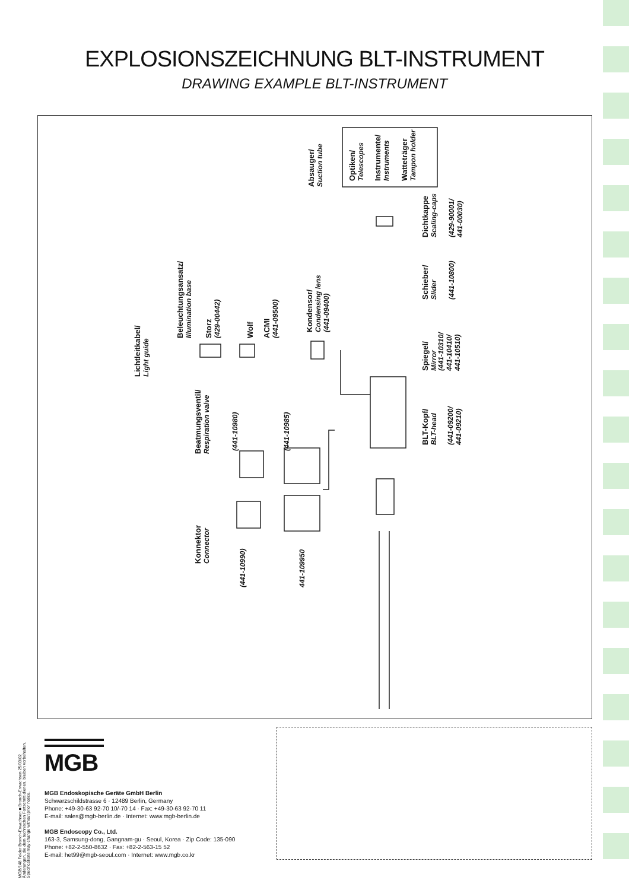EXPLOSIONSZEICHNUNG BLT-INSTRUMENT
DRAWING EXAMPLE BLT-INSTRUMENT
Lichtleitkabel/
Light guide
Beleuchtungsansatz/
Illumination base
Storz
(429-00442)
Wolf ACMI
(441-09500)
Kondensor/
Condensing lens
(441-09400)
Absauger/
Suction tube
Optiken/
Telescopes
Instrumente/
Instruments
Watteträger
Tampon holder
Dichtkappe
Scaling-caps
(429-90001/
441-00030)
Schieber/
Slider
(441-10800)
Spiegel/
Mirror
(441-10310/
441-10410/
441-10510)
BLT-Kopf/
BLT-head
(441-09200/
441-09210)
Beatmungsventil/
Respiration valve
(441-10980) (441-10985)
Konnektor
Connector
(441-10990) 441-109950
MGB
MGB Endoskopische Geräte GmbH Berlin
Schwarzschildstrasse 6 · 12489 Berlin, Germany
Phone: +49-30-63 92-70 10/-70 14 · Fax: +49-30-63 92-70 11
E-mail: sales@mgb-berlin.de · Internet: www.mgb-berlin.de
MGB Endoscopy Co., Ltd.
163-3, Samsung-dong, Gangnam-gu · Seoul, Korea · Zip Code: 135-090
Phone: +82-2-550-8632 · Fax: +82-2-563-15 52
E-mail: het99@mgb-seoul.com · Internet: www.mgb.co.kr
MGB/148 Folder Bronch-Erwachsen ■ Bronch-Erwachsen 25/03/02
Änderungen, die dem technischen Fortschritt dienen, bleiben vorbehalten.
Specifications may change without prior notice.